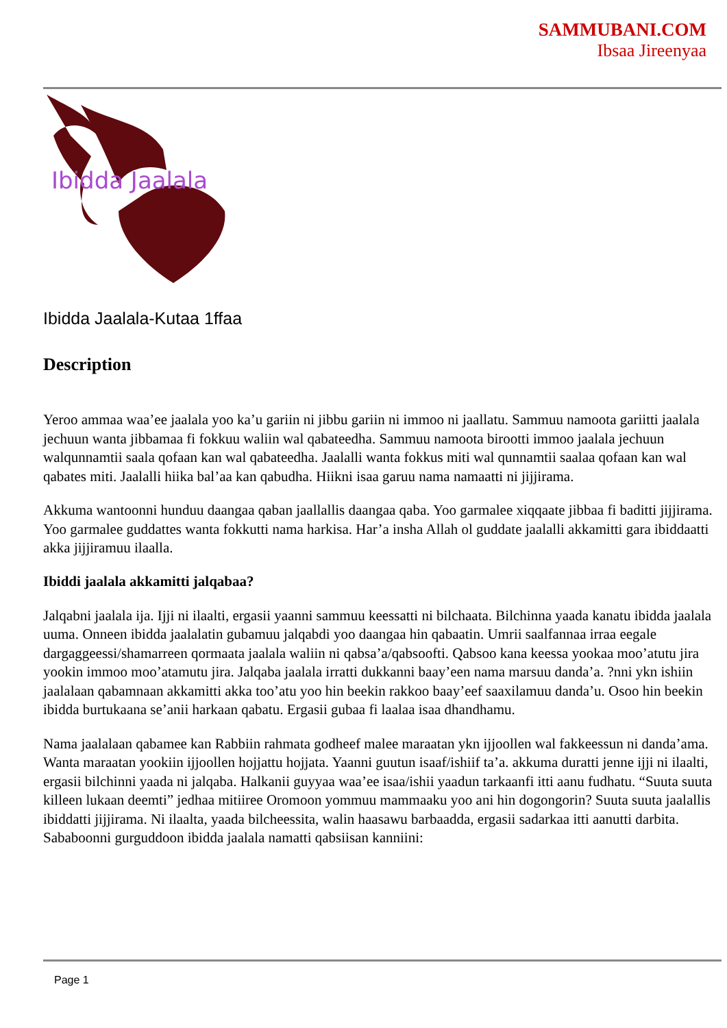SAMMUBANI.COM
Ibsaa Jireenyaa
Ibidda Jaalala
Ibidda Jaalala-Kutaa 1ffaa
Description
Yeroo ammaa waa’ee jaalala yoo ka’u gariin ni jibbu gariin ni immoo ni jaallatu. Sammuu namoota gariitti jaalala jechuun wanta jibbamaa fi fokkuu waliin wal qabateedha. Sammuu namoota birootti immoo jaalala jechuun walqunnamtii saala qofaan kan wal qabateedha. Jaalalli wanta fokkus miti wal qunnamtii saalaa qofaan kan wal qabates miti. Jaalalli hiika bal’aa kan qabudha. Hiikni isaa garuu nama namaatti ni jijjirama.
Akkuma wantoonni hunduu daangaa qaban jaallallis daangaa qaba. Yoo garmalee xiqqaate jibbaa fi baditti jijjirama. Yoo garmalee guddattes wanta fokkutti nama harkisa. Har’a insha Allah ol guddate jaalalli akkamitti gara ibiddaatti akka jijjiramuu ilaalla.
Ibiddi jaalala akkamitti jalqabaa?
Jalqabni jaalala ija. Ijji ni ilaalti, ergasii yaanni sammuu keessatti ni bilchaata. Bilchinna yaada kanatu ibidda jaalala uuma. Onneen ibidda jaalalatin gubamuu jalqabdi yoo daangaa hin qabaatin. Umrii saalfannaa irraa eegale dargaggeessi/shamarreen qormaata jaalala waliin ni qabsa’a/qabsoofti. Qabsoo kana keessa yookaa moo’atutu jira yookin immoo moo’atamutu jira. Jalqaba jaalala irratti dukkanni baay’een nama marsuu danda’a. ?nni ykn ishiin jaalalaan qabamnaan akkamitti akka too’atu yoo hin beekin rakkoo baay’eef saaxilamuu danda’u. Osoo hin beekin ibidda burtukaana se’anii harkaan qabatu. Ergasii gubaa fi laalaa isaa dhandhamu.
Nama jaalalaan qabamee kan Rabbiin rahmata godheef malee maraatan ykn ijjoollen wal fakkeessun ni danda’ama. Wanta maraatan yookiin ijjoollen hojjattu hojjata. Yaanni guutun isaaf/ishiif ta’a. akkuma duratti jenne ijji ni ilaalti, ergasii bilchinni yaada ni jalqaba. Halkanii guyyaa waa’ee isaa/ishii yaadun tarkaanfi itti aanu fudhatu. “Suuta suuta killeen lukaan deemti” jedhaa mitiiree Oromoon yommuu mammaaku yoo ani hin dogongorin? Suuta suuta jaalallis ibiddatti jijjirama. Ni ilaalta, yaada bilcheessita, walin haasawu barbaadda, ergasii sadarkaa itti aanutti darbita. Sababoonni gurguddoon ibidda jaalala namatti qabsiisan kanniini:
Page 1